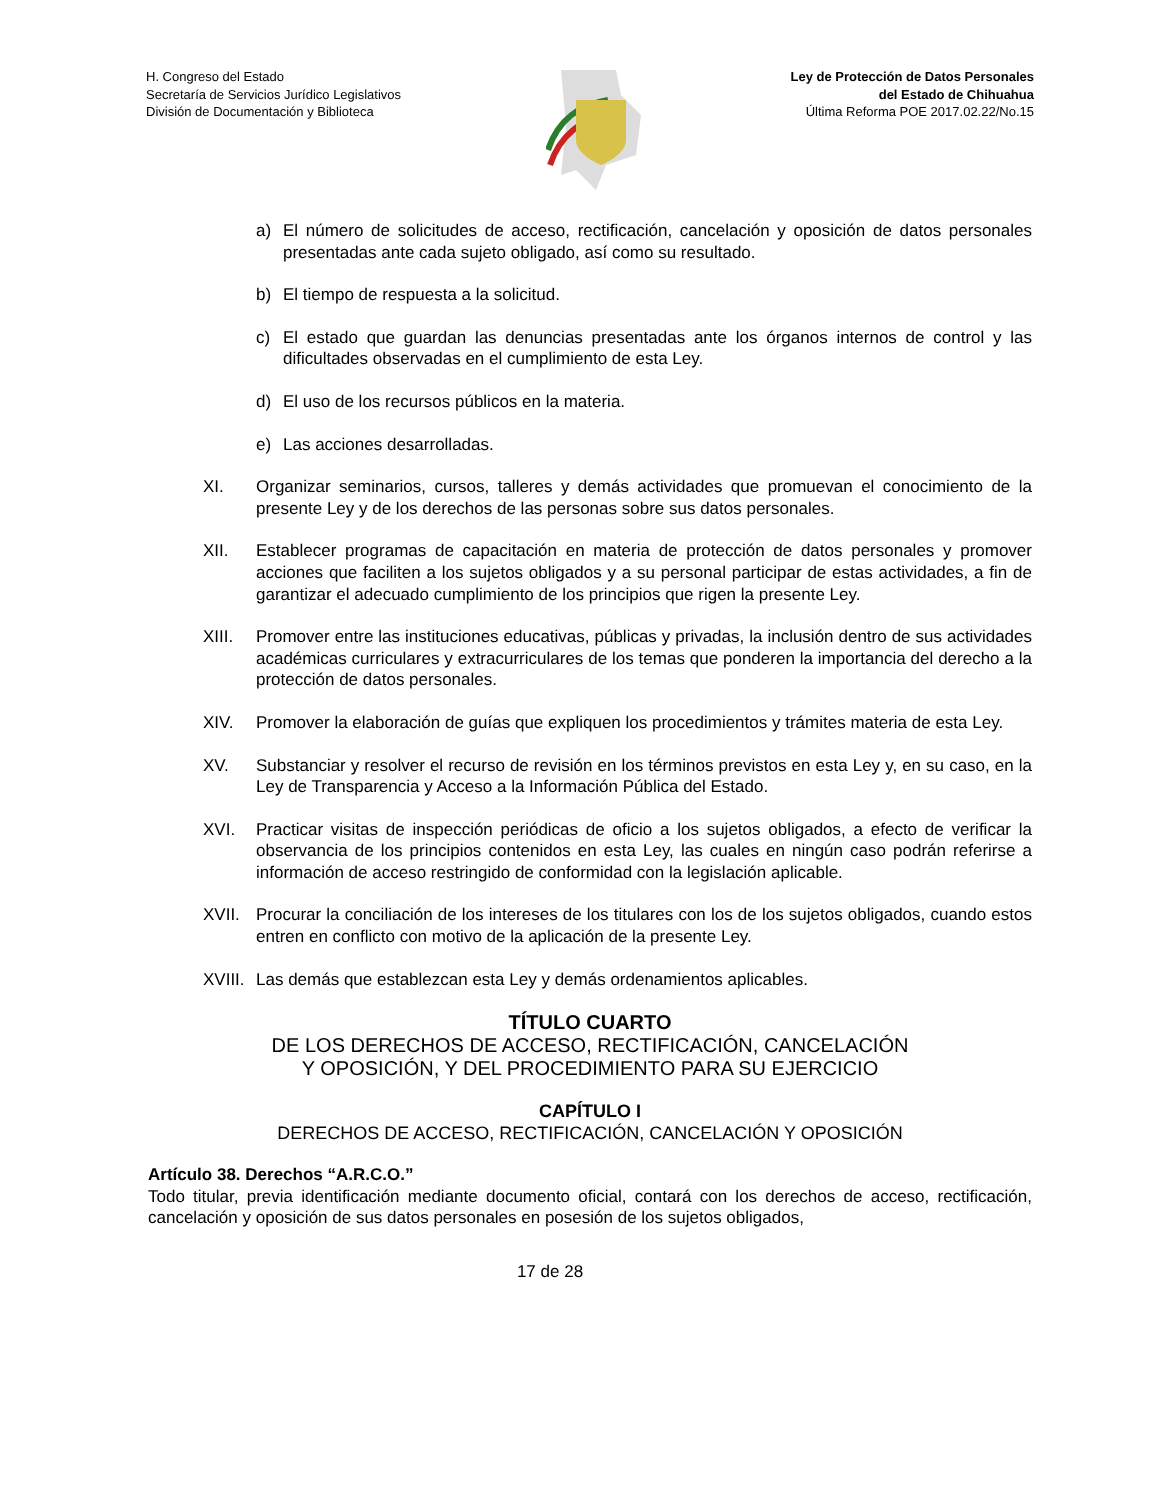H. Congreso del Estado
Secretaría de Servicios Jurídico Legislativos
División de Documentación y Biblioteca
Ley de Protección de Datos Personales
del Estado de Chihuahua
Última Reforma POE 2017.02.22/No.15
a) El número de solicitudes de acceso, rectificación, cancelación y oposición de datos personales presentadas ante cada sujeto obligado, así como su resultado.
b) El tiempo de respuesta a la solicitud.
c) El estado que guardan las denuncias presentadas ante los órganos internos de control y las dificultades observadas en el cumplimiento de esta Ley.
d) El uso de los recursos públicos en la materia.
e) Las acciones desarrolladas.
XI. Organizar seminarios, cursos, talleres y demás actividades que promuevan el conocimiento de la presente Ley y de los derechos de las personas sobre sus datos personales.
XII. Establecer programas de capacitación en materia de protección de datos personales y promover acciones que faciliten a los sujetos obligados y a su personal participar de estas actividades, a fin de garantizar el adecuado cumplimiento de los principios que rigen la presente Ley.
XIII. Promover entre las instituciones educativas, públicas y privadas, la inclusión dentro de sus actividades académicas curriculares y extracurriculares de los temas que ponderen la importancia del derecho a la protección de datos personales.
XIV. Promover la elaboración de guías que expliquen los procedimientos y trámites materia de esta Ley.
XV. Substanciar y resolver el recurso de revisión en los términos previstos en esta Ley y, en su caso, en la Ley de Transparencia y Acceso a la Información Pública del Estado.
XVI. Practicar visitas de inspección periódicas de oficio a los sujetos obligados, a efecto de verificar la observancia de los principios contenidos en esta Ley, las cuales en ningún caso podrán referirse a información de acceso restringido de conformidad con la legislación aplicable.
XVII. Procurar la conciliación de los intereses de los titulares con los de los sujetos obligados, cuando estos entren en conflicto con motivo de la aplicación de la presente Ley.
XVIII. Las demás que establezcan esta Ley y demás ordenamientos aplicables.
TÍTULO CUARTO
DE LOS DERECHOS DE ACCESO, RECTIFICACIÓN, CANCELACIÓN
Y OPOSICIÓN, Y DEL PROCEDIMIENTO PARA SU EJERCICIO
CAPÍTULO I
DERECHOS DE ACCESO, RECTIFICACIÓN, CANCELACIÓN Y OPOSICIÓN
Artículo 38. Derechos “A.R.C.O.”
Todo titular, previa identificación mediante documento oficial, contará con los derechos de acceso, rectificación, cancelación y oposición de sus datos personales en posesión de los sujetos obligados,
17 de 28